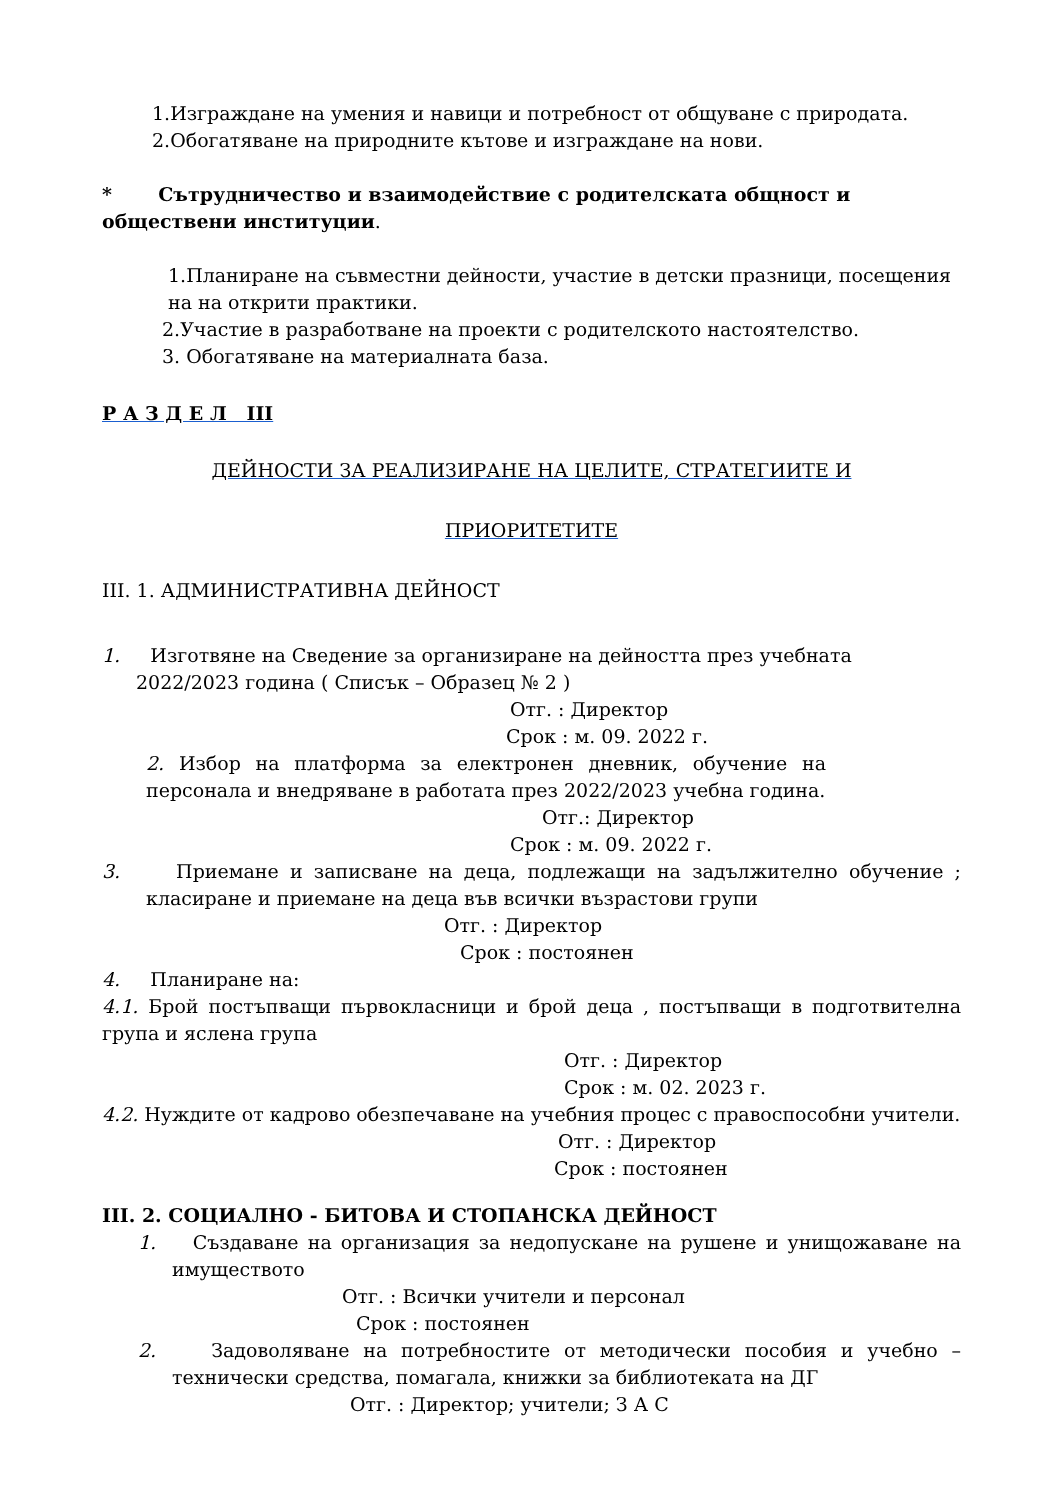1.Изграждане на умения и навици и потребност от общуване с природата.
2.Обогатяване на природните кътове и изграждане на нови.
* Сътрудничество и взаимодействие с родителската общност и обществени институции.
1.Планиране на съвместни дейности, участие в детски празници, посещения на на открити практики.
2.Участие в разработване на проекти с родителското настоятелство.
3. Обогатяване на материалната база.
Р А З Д Е Л III
ДЕЙНОСТИ ЗА РЕАЛИЗИРАНЕ НА ЦЕЛИТЕ, СТРАТЕГИИТЕ И
ПРИОРИТЕТИТЕ
III. 1. АДМИНИСТРАТИВНА ДЕЙНОСТ
1. Изготвяне на Сведение за организиране на дейността през учебната
2022/2023 година ( Списък – Образец № 2 )
Отг. : Директор
Срок : м. 09. 2022 г.
2. Избор на платформа за електронен дневник, обучение на персонала и внедряване в работата през 2022/2023 учебна година.
Отг.: Директор
Срок : м. 09. 2022 г.
3. Приемане и записване на деца, подлежащи на задължително обучение ; класиране и приемане на деца във всички възрастови групи
Отг. : Директор
Срок : постоянен
4. Планиране на:
4.1. Брой постъпващи първокласници и брой деца , постъпващи в подготвителна група и яслена група
Отг. : Директор
Срок : м. 02. 2023 г.
4.2. Нуждите от кадрово обезпечаване на учебния процес с правоспособни учители.
Отг. : Директор
Срок : постоянен
III. 2. СОЦИАЛНО - БИТОВА И СТОПАНСКА ДЕЙНОСТ
1. Създаване на организация за недопускане на рушене и унищожаване на имуществото
Отг. : Всички учители и персонал
Срок : постоянен
2. Задоволяване на потребностите от методически пособия и учебно – технически средства, помагала, книжки за библиотеката на ДГ
Отг. : Директор; учители; З А С